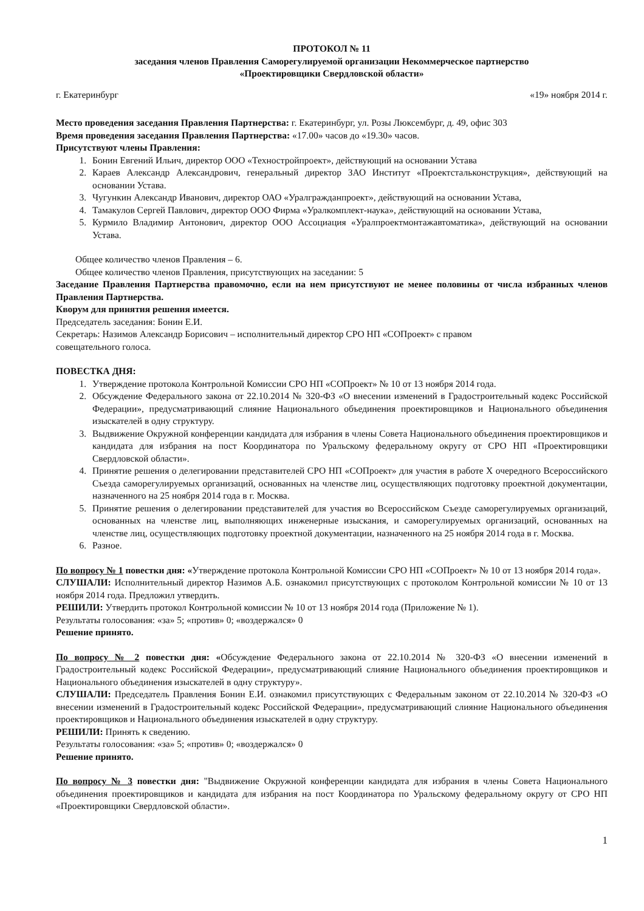ПРОТОКОЛ № 11
заседания членов Правления Саморегулируемой организации Некоммерческое партнерство
«Проектировщики Свердловской области»
г. Екатеринбург «19» ноября 2014 г.
Место проведения заседания Правления Партнерства: г. Екатеринбург, ул. Розы Люксембург, д. 49, офис 303
Время проведения заседания Правления Партнерства: «17.00» часов до «19.30» часов.
Присутствуют члены Правления:
1. Бонин Евгений Ильич, директор ООО «Техностройпроект», действующий на основании Устава
2. Караев Александр Александрович, генеральный директор ЗАО Институт «Проектстальконструкция», действующий на основании Устава.
3. Чугункин Александр Иванович, директор ОАО «Уралгражданпроект», действующий на основании Устава,
4. Тамакулов Сергей Павлович, директор ООО Фирма «Уралкомплект-наука», действующий на основании Устава,
5. Курмило Владимир Антонович, директор ООО Ассоциация «Уралпроектмонтажавтоматика», действующий на основании Устава.
Общее количество членов Правления – 6.
Общее количество членов Правления, присутствующих на заседании: 5
Заседание Правления Партнерства правомочно, если на нем присутствуют не менее половины от числа избранных членов Правления Партнерства.
Кворум для принятия решения имеется.
Председатель заседания: Бонин Е.И.
Секретарь: Назимов Александр Борисович – исполнительный директор СРО НП «СОПроект» с правом
совещательного голоса.
ПОВЕСТКА ДНЯ:
1. Утверждение протокола Контрольной Комиссии СРО НП «СОПроект» № 10 от 13 ноября 2014 года.
2. Обсуждение Федерального закона от 22.10.2014 № 320-ФЗ «О внесении изменений в Градостроительный кодекс Российской Федерации», предусматривающий слияние Национального объединения проектировщиков и Национального объединения изыскателей в одну структуру.
3. Выдвижение Окружной конференции кандидата для избрания в члены Совета Национального объединения проектировщиков и кандидата для избрания на пост Координатора по Уральскому федеральному округу от СРО НП «Проектировщики Свердловской области».
4. Принятие решения о делегировании представителей СРО НП «СОПроект» для участия в работе X очередного Всероссийского Съезда саморегулируемых организаций, основанных на членстве лиц, осуществляющих подготовку проектной документации, назначенного на 25 ноября 2014 года в г. Москва.
5. Принятие решения о делегировании представителей для участия во Всероссийском Съезде саморегулируемых организаций, основанных на членстве лиц, выполняющих инженерные изыскания, и саморегулируемых организаций, основанных на членстве лиц, осуществляющих подготовку проектной документации, назначенного на 25 ноября 2014 года в г. Москва.
6. Разное.
По вопросу № 1 повестки дня: «Утверждение протокола Контрольной Комиссии СРО НП «СОПроект» № 10 от 13 ноября 2014 года».
СЛУШАЛИ: Исполнительный директор Назимов А.Б. ознакомил присутствующих с протоколом Контрольной комиссии № 10 от 13 ноября 2014 года. Предложил утвердить.
РЕШИЛИ: Утвердить протокол Контрольной комиссии № 10 от 13 ноября 2014 года (Приложение № 1).
Результаты голосования: «за» 5; «против» 0; «воздержался» 0
Решение принято.
По вопросу № 2 повестки дня: «Обсуждение Федерального закона от 22.10.2014 № 320-ФЗ «О внесении изменений в Градостроительный кодекс Российской Федерации», предусматривающий слияние Национального объединения проектировщиков и Национального объединения изыскателей в одну структуру».
СЛУШАЛИ: Председатель Правления Бонин Е.И. ознакомил присутствующих с Федеральным законом от 22.10.2014 № 320-ФЗ «О внесении изменений в Градостроительный кодекс Российской Федерации», предусматривающий слияние Национального объединения проектировщиков и Национального объединения изыскателей в одну структуру.
РЕШИЛИ: Принять к сведению.
Результаты голосования: «за» 5; «против» 0; «воздержался» 0
Решение принято.
По вопросу № 3 повестки дня: "Выдвижение Окружной конференции кандидата для избрания в члены Совета Национального объединения проектировщиков и кандидата для избрания на пост Координатора по Уральскому федеральному округу от СРО НП «Проектировщики Свердловской области».
1